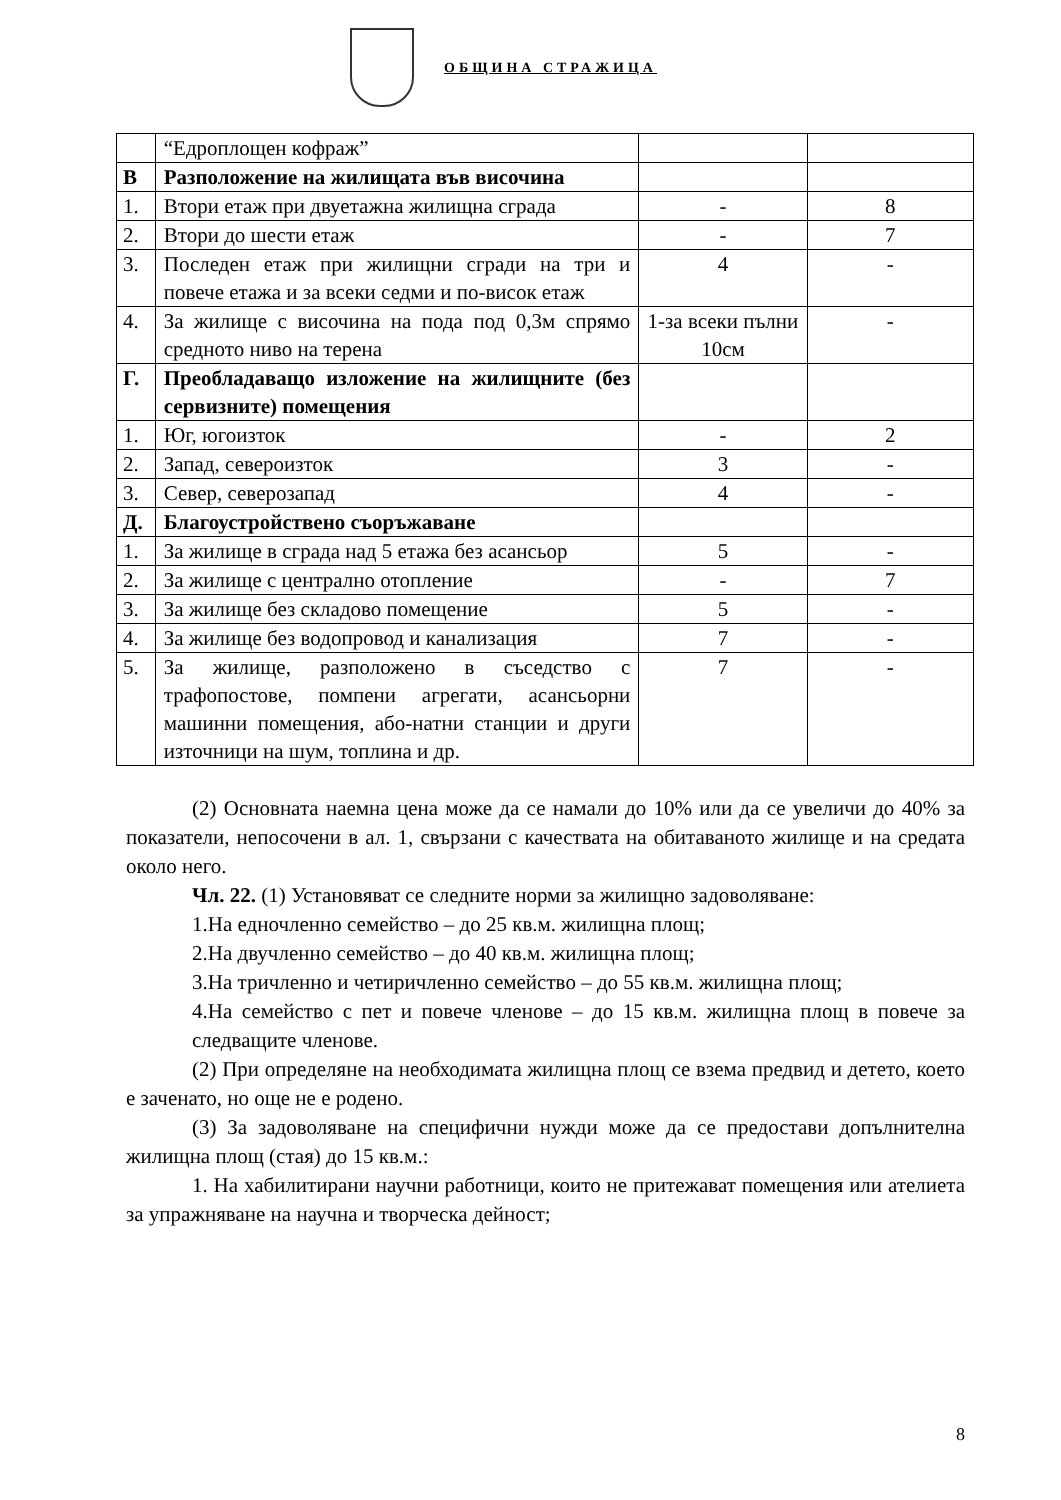ОБЩИНА СТРАЖИЦА
| | “Едроплощен кофраж” | | |
| В | Разположение на жилищата във височина | | |
| 1. | Втори етаж при двуетажна жилищна сграда | - | 8 |
| 2. | Втори до шести етаж | - | 7 |
| 3. | Последен етаж при жилищни сгради на три и повече етажа и за всеки седми и по-висок етаж | 4 | - |
| 4. | За жилище с височина на пода под 0,3м спрямо средното ниво на терена | 1-за всеки пълни 10см | - |
| Г. | Преобладаващо изложение на жилищните (без сервизните) помещения | | |
| 1. | Юг, югоизток | - | 2 |
| 2. | Запад, североизток | 3 | - |
| 3. | Север, северозапад | 4 | - |
| Д. | Благоустройствено съоръжаване | | |
| 1. | За жилище в сграда над 5 етажа без асансьор | 5 | - |
| 2. | За жилище с централно отопление | - | 7 |
| 3. | За жилище без складово помещение | 5 | - |
| 4. | За жилище без водопровод и канализация | 7 | - |
| 5. | За жилище, разположено в съседство с трафопостове, помпени агрегати, асансьорни машинни помещения, або-натни станции и други източници на шум, топлина и др. | 7 | - |
(2) Основната наемна цена може да се намали до 10% или да се увеличи до 40% за показатели, непосочени в ал. 1, свързани с качествата на обитаваното жилище и на средата около него.
Чл. 22. (1) Установяват се следните норми за жилищно задоволяване:
1.На едночленно семейство – до 25 кв.м. жилищна площ;
2.На двучленно семейство – до 40 кв.м. жилищна площ;
3.На тричленно и четиричленно семейство – до 55 кв.м. жилищна площ;
4.На семейство с пет и повече членове – до 15 кв.м. жилищна площ в повече за следващите членове.
(2) При определяне на необходимата жилищна площ се взема предвид и детето, което е заченато, но още не е родено.
(3) За задоволяване на специфични нужди може да се предостави допълнителна жилищна площ (стая) до 15 кв.м.:
1. На хабилитирани научни работници, които не притежават помещения или ателиета за упражняване на научна и творческа дейност;
8